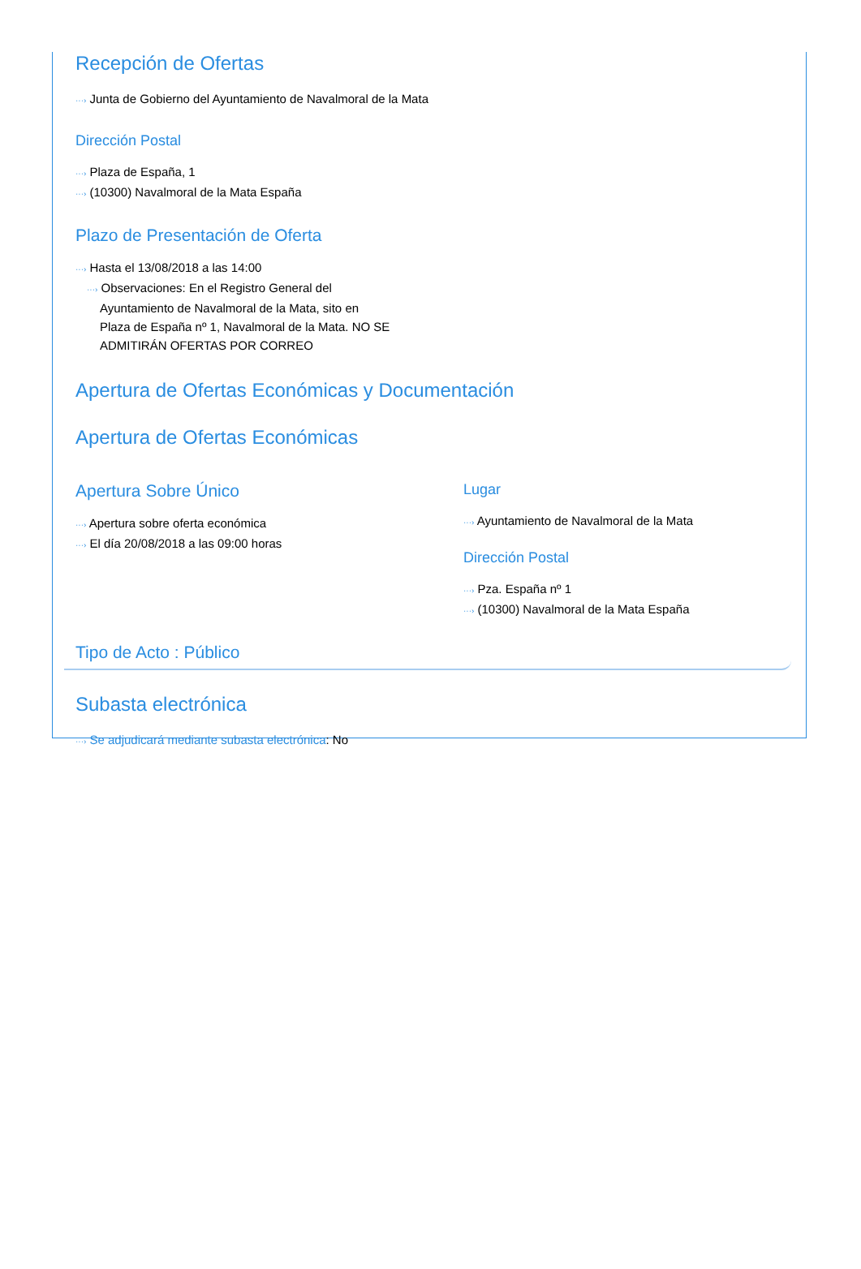Recepción de Ofertas
···› Junta de Gobierno del Ayuntamiento de Navalmoral de la Mata
Dirección Postal
···› Plaza de España, 1
···› (10300) Navalmoral de la Mata España
Plazo de Presentación de Oferta
···› Hasta el 13/08/2018 a las 14:00
···› Observaciones: En el Registro General del Ayuntamiento de Navalmoral de la Mata, sito en Plaza de España nº 1, Navalmoral de la Mata. NO SE ADMITIRÁN OFERTAS POR CORREO
Apertura de Ofertas Económicas y Documentación
Apertura de Ofertas Económicas
Apertura Sobre Único
···› Apertura sobre oferta económica
···› El día 20/08/2018 a las 09:00 horas
Lugar
···› Ayuntamiento de Navalmoral de la Mata
Dirección Postal
···› Pza. España nº 1
···› (10300) Navalmoral de la Mata España
Tipo de Acto : Público
Subasta electrónica
···› Se adjudicará mediante subasta electrónica: No